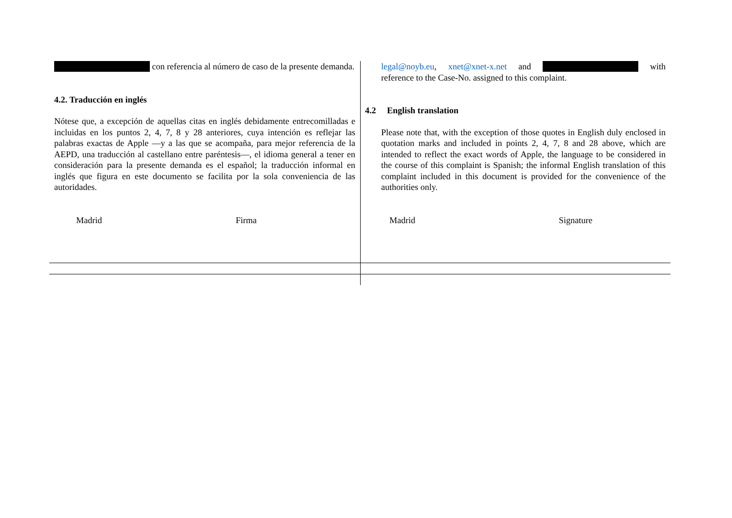| con referencia al número de caso de la presente demanda. 4.2. Traducción en inglés Nótese que, a excepción de aquellas citas en inglés debidamente entrecomilladas e incluidas en los puntos 2, 4, 7, 8 y 28 anteriores, cuya intención es reflejar las palabras exactas de Apple —y a las que se acompaña, para mejor referencia de la AEPD, una traducción al castellano entre paréntesis—, el idioma general a tener en consideración para la presente demanda es el español; la traducción informal en inglés que figura en este documento se facilita por la sola conveniencia de las autoridades. Madrid Firma | legal@noyb.eu , xnet@xnet-x.net and with reference to the Case-No. assigned to this complaint. 4.2 English translation Please note that, with the exception of those quotes in English duly enclosed in quotation marks and included in points 2, 4, 7, 8 and 28 above, which are intended to reflect the exact words of Apple, the language to be considered in the course of this complaint is Spanish; the informal English translation of this complaint included in this document is provided for the convenience of the authorities only. Madrid Signature |